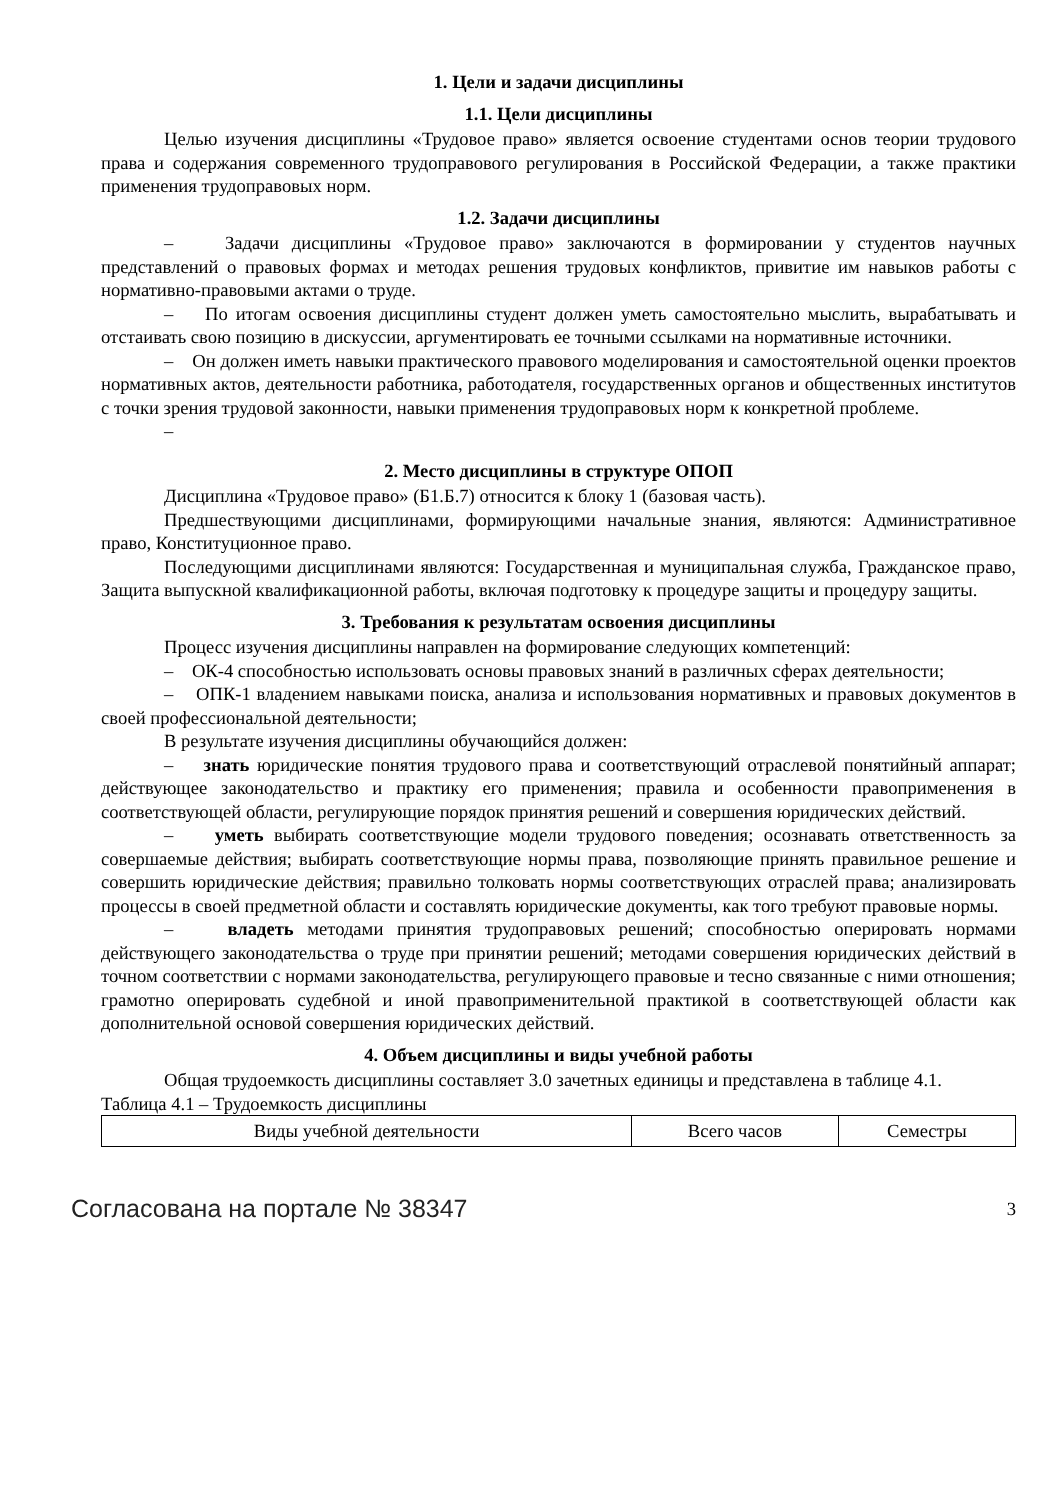1. Цели и задачи дисциплины
1.1. Цели дисциплины
Целью изучения дисциплины «Трудовое право» является освоение студентами основ теории трудового права и содержания современного трудоправового регулирования в Российской Федерации, а также практики применения трудоправовых норм.
1.2. Задачи дисциплины
– Задачи дисциплины «Трудовое право» заключаются в формировании у студентов научных представлений о правовых формах и методах решения трудовых конфликтов, привитие им навыков работы с нормативно-правовыми актами о труде.
– По итогам освоения дисциплины студент должен уметь самостоятельно мыслить, вырабатывать и отстаивать свою позицию в дискуссии, аргументировать ее точными ссылками на нормативные источники.
– Он должен иметь навыки практического правового моделирования и самостоятельной оценки проектов нормативных актов, деятельности работника, работодателя, государственных органов и общественных институтов с точки зрения трудовой законности, навыки применения трудоправовых норм к конкретной проблеме.
–
2. Место дисциплины в структуре ОПОП
Дисциплина «Трудовое право» (Б1.Б.7) относится к блоку 1 (базовая часть).
Предшествующими дисциплинами, формирующими начальные знания, являются: Административное право, Конституционное право.
Последующими дисциплинами являются: Государственная и муниципальная служба, Гражданское право, Защита выпускной квалификационной работы, включая подготовку к процедуре защиты и процедуру защиты.
3. Требования к результатам освоения дисциплины
Процесс изучения дисциплины направлен на формирование следующих компетенций:
– ОК-4 способностью использовать основы правовых знаний в различных сферах деятельности;
– ОПК-1 владением навыками поиска, анализа и использования нормативных и правовых документов в своей профессиональной деятельности;
В результате изучения дисциплины обучающийся должен:
– знать юридические понятия трудового права и соответствующий отраслевой понятийный аппарат; действующее законодательство и практику его применения; правила и особенности правоприменения в соответствующей области, регулирующие порядок принятия решений и совершения юридических действий.
– уметь выбирать соответствующие модели трудового поведения; осознавать ответственность за совершаемые действия; выбирать соответствующие нормы права, позволяющие принять правильное решение и совершить юридические действия; правильно толковать нормы соответствующих отраслей права; анализировать процессы в своей предметной области и составлять юридические документы, как того требуют правовые нормы.
– владеть методами принятия трудоправовых решений; способностью оперировать нормами действующего законодательства о труде при принятии решений; методами совершения юридических действий в точном соответствии с нормами законодательства, регулирующего правовые и тесно связанные с ними отношения; грамотно оперировать судебной и иной правоприменительной практикой в соответствующей области как дополнительной основой совершения юридических действий.
4. Объем дисциплины и виды учебной работы
Общая трудоемкость дисциплины составляет 3.0 зачетных единицы и представлена в таблице 4.1.
Таблица 4.1 – Трудоемкость дисциплины
| Виды учебной деятельности | Всего часов | Семестры |
Согласована на портале № 38347 3